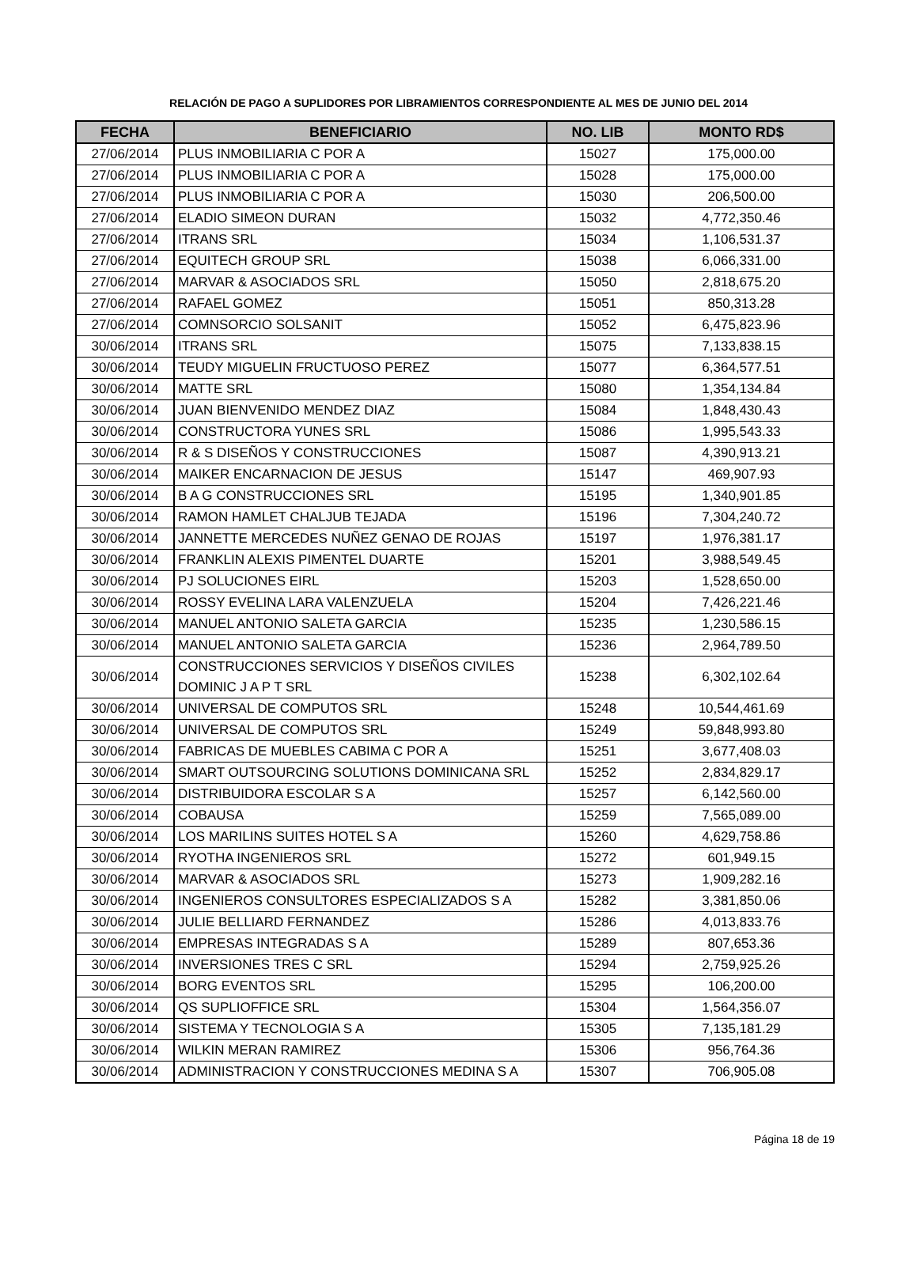RELACIÓN DE PAGO A SUPLIDORES POR LIBRAMIENTOS CORRESPONDIENTE AL MES DE JUNIO DEL 2014
| FECHA | BENEFICIARIO | NO. LIB | MONTO RD$ |
| --- | --- | --- | --- |
| 27/06/2014 | PLUS INMOBILIARIA C POR A | 15027 | 175,000.00 |
| 27/06/2014 | PLUS INMOBILIARIA C POR A | 15028 | 175,000.00 |
| 27/06/2014 | PLUS INMOBILIARIA C POR A | 15030 | 206,500.00 |
| 27/06/2014 | ELADIO SIMEON DURAN | 15032 | 4,772,350.46 |
| 27/06/2014 | ITRANS SRL | 15034 | 1,106,531.37 |
| 27/06/2014 | EQUITECH GROUP SRL | 15038 | 6,066,331.00 |
| 27/06/2014 | MARVAR & ASOCIADOS SRL | 15050 | 2,818,675.20 |
| 27/06/2014 | RAFAEL GOMEZ | 15051 | 850,313.28 |
| 27/06/2014 | COMNSORCIO SOLSANIT | 15052 | 6,475,823.96 |
| 30/06/2014 | ITRANS SRL | 15075 | 7,133,838.15 |
| 30/06/2014 | TEUDY MIGUELIN FRUCTUOSO PEREZ | 15077 | 6,364,577.51 |
| 30/06/2014 | MATTE SRL | 15080 | 1,354,134.84 |
| 30/06/2014 | JUAN BIENVENIDO MENDEZ DIAZ | 15084 | 1,848,430.43 |
| 30/06/2014 | CONSTRUCTORA YUNES SRL | 15086 | 1,995,543.33 |
| 30/06/2014 | R & S DISEÑOS Y CONSTRUCCIONES | 15087 | 4,390,913.21 |
| 30/06/2014 | MAIKER ENCARNACION DE JESUS | 15147 | 469,907.93 |
| 30/06/2014 | B A G CONSTRUCCIONES SRL | 15195 | 1,340,901.85 |
| 30/06/2014 | RAMON HAMLET CHALJUB TEJADA | 15196 | 7,304,240.72 |
| 30/06/2014 | JANNETTE MERCEDES NUÑEZ GENAO DE ROJAS | 15197 | 1,976,381.17 |
| 30/06/2014 | FRANKLIN ALEXIS PIMENTEL DUARTE | 15201 | 3,988,549.45 |
| 30/06/2014 | PJ SOLUCIONES EIRL | 15203 | 1,528,650.00 |
| 30/06/2014 | ROSSY EVELINA LARA VALENZUELA | 15204 | 7,426,221.46 |
| 30/06/2014 | MANUEL ANTONIO SALETA GARCIA | 15235 | 1,230,586.15 |
| 30/06/2014 | MANUEL ANTONIO SALETA GARCIA | 15236 | 2,964,789.50 |
| 30/06/2014 | CONSTRUCCIONES SERVICIOS Y DISEÑOS CIVILES DOMINIC J A P T SRL | 15238 | 6,302,102.64 |
| 30/06/2014 | UNIVERSAL DE COMPUTOS SRL | 15248 | 10,544,461.69 |
| 30/06/2014 | UNIVERSAL DE COMPUTOS SRL | 15249 | 59,848,993.80 |
| 30/06/2014 | FABRICAS DE MUEBLES CABIMA C POR A | 15251 | 3,677,408.03 |
| 30/06/2014 | SMART OUTSOURCING SOLUTIONS DOMINICANA SRL | 15252 | 2,834,829.17 |
| 30/06/2014 | DISTRIBUIDORA ESCOLAR S A | 15257 | 6,142,560.00 |
| 30/06/2014 | COBAUSA | 15259 | 7,565,089.00 |
| 30/06/2014 | LOS MARILINS SUITES HOTEL S A | 15260 | 4,629,758.86 |
| 30/06/2014 | RYOTHA INGENIEROS SRL | 15272 | 601,949.15 |
| 30/06/2014 | MARVAR & ASOCIADOS SRL | 15273 | 1,909,282.16 |
| 30/06/2014 | INGENIEROS CONSULTORES ESPECIALIZADOS S A | 15282 | 3,381,850.06 |
| 30/06/2014 | JULIE BELLIARD FERNANDEZ | 15286 | 4,013,833.76 |
| 30/06/2014 | EMPRESAS INTEGRADAS S A | 15289 | 807,653.36 |
| 30/06/2014 | INVERSIONES TRES C SRL | 15294 | 2,759,925.26 |
| 30/06/2014 | BORG EVENTOS SRL | 15295 | 106,200.00 |
| 30/06/2014 | QS SUPLIOFFICE SRL | 15304 | 1,564,356.07 |
| 30/06/2014 | SISTEMA Y TECNOLOGIA S A | 15305 | 7,135,181.29 |
| 30/06/2014 | WILKIN MERAN RAMIREZ | 15306 | 956,764.36 |
| 30/06/2014 | ADMINISTRACION Y CONSTRUCCIONES MEDINA S A | 15307 | 706,905.08 |
Página 18 de 19